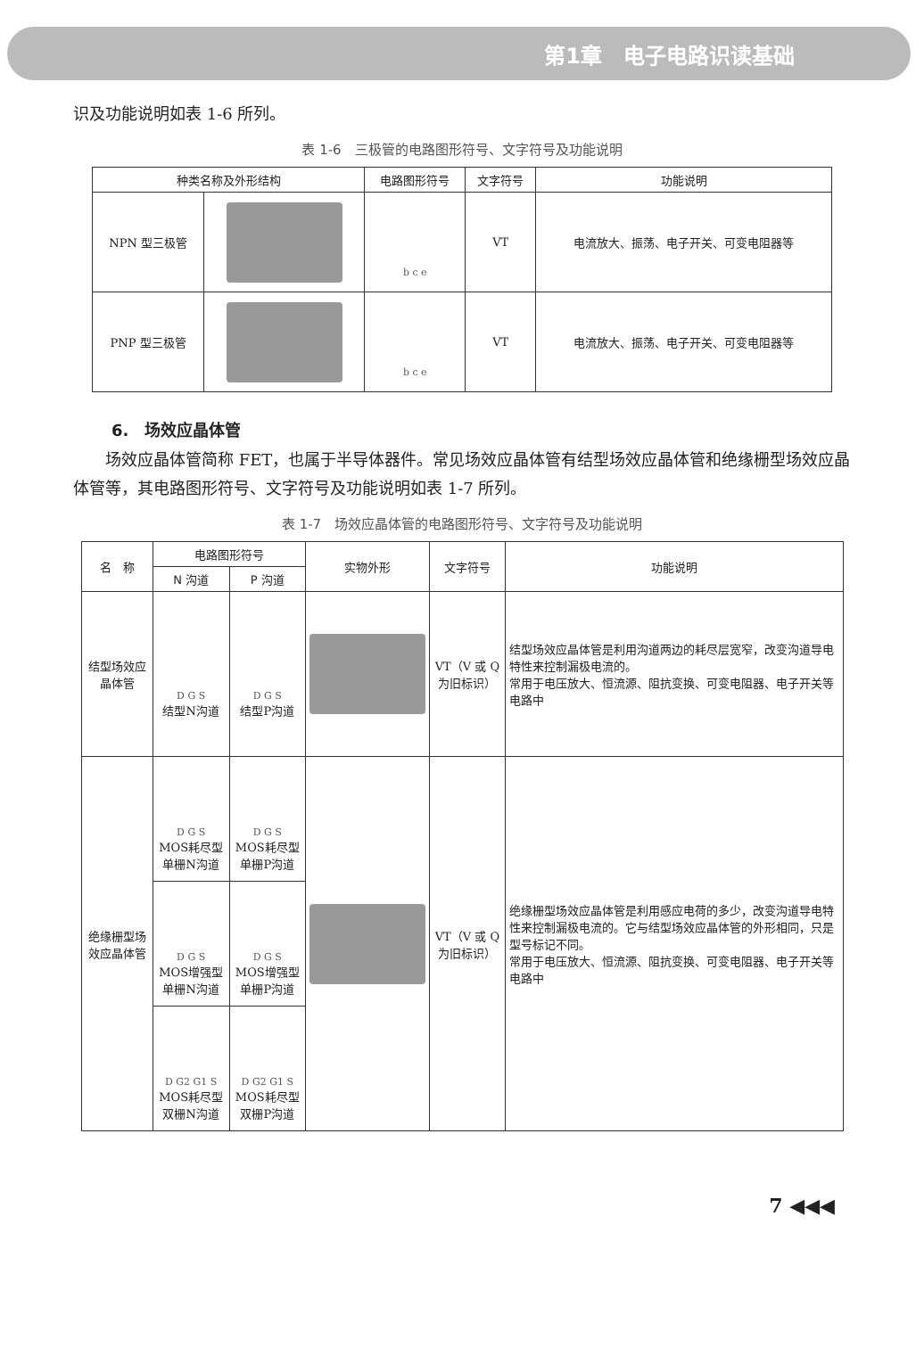第1章　电子电路识读基础
识及功能说明如表 1-6 所列。
表 1-6　三极管的电路图形符号、文字符号及功能说明
| 种类名称及外形结构 | | 电路图形符号 | 文字符号 | 功能说明 |
| --- | --- | --- | --- | --- |
| NPN 型三极管 | | b c e | VT | 电流放大、振荡、电子开关、可变电阻器等 |
| PNP 型三极管 | | b c e | VT | 电流放大、振荡、电子开关、可变电阻器等 |
6.　场效应晶体管
场效应晶体管简称 FET，也属于半导体器件。常见场效应晶体管有结型场效应晶体管和绝缘栅型场效应晶体管等，其电路图形符号、文字符号及功能说明如表 1-7 所列。
表 1-7　场效应晶体管的电路图形符号、文字符号及功能说明
| 名 称 | 电路图形符号 | | 实物外形 | 文字符号 | 功能说明 |
| --- | --- | --- | --- | --- | --- |
| | N 沟道 | P 沟道 | | | |
| 结型场效应晶体管 | D G S 结型N沟道 | D G S 结型P沟道 | | VT（V 或 Q 为旧标识） | 结型场效应晶体管是利用沟道两边的耗尽层宽窄，改变沟道导电特性来控制漏极电流的。 常用于电压放大、恒流源、阻抗变换、可变电阻器、电子开关等电路中 |
| 绝缘栅型场效应晶体管 | D G S MOS耗尽型单栅N沟道 | D G S MOS耗尽型单栅P沟道 | | VT（V 或 Q 为旧标识） | 绝缘栅型场效应晶体管是利用感应电荷的多少，改变沟道导电特性来控制漏极电流的。它与结型场效应晶体管的外形相同，只是型号标记不同。 常用于电压放大、恒流源、阻抗变换、可变电阻器、电子开关等电路中 |
| | D G S MOS增强型单栅N沟道 | D G S MOS增强型单栅P沟道 | | | |
| | D G2 G1 S MOS耗尽型双栅N沟道 | D G2 G1 S MOS耗尽型双栅P沟道 | | | |
7 ◀◀◀